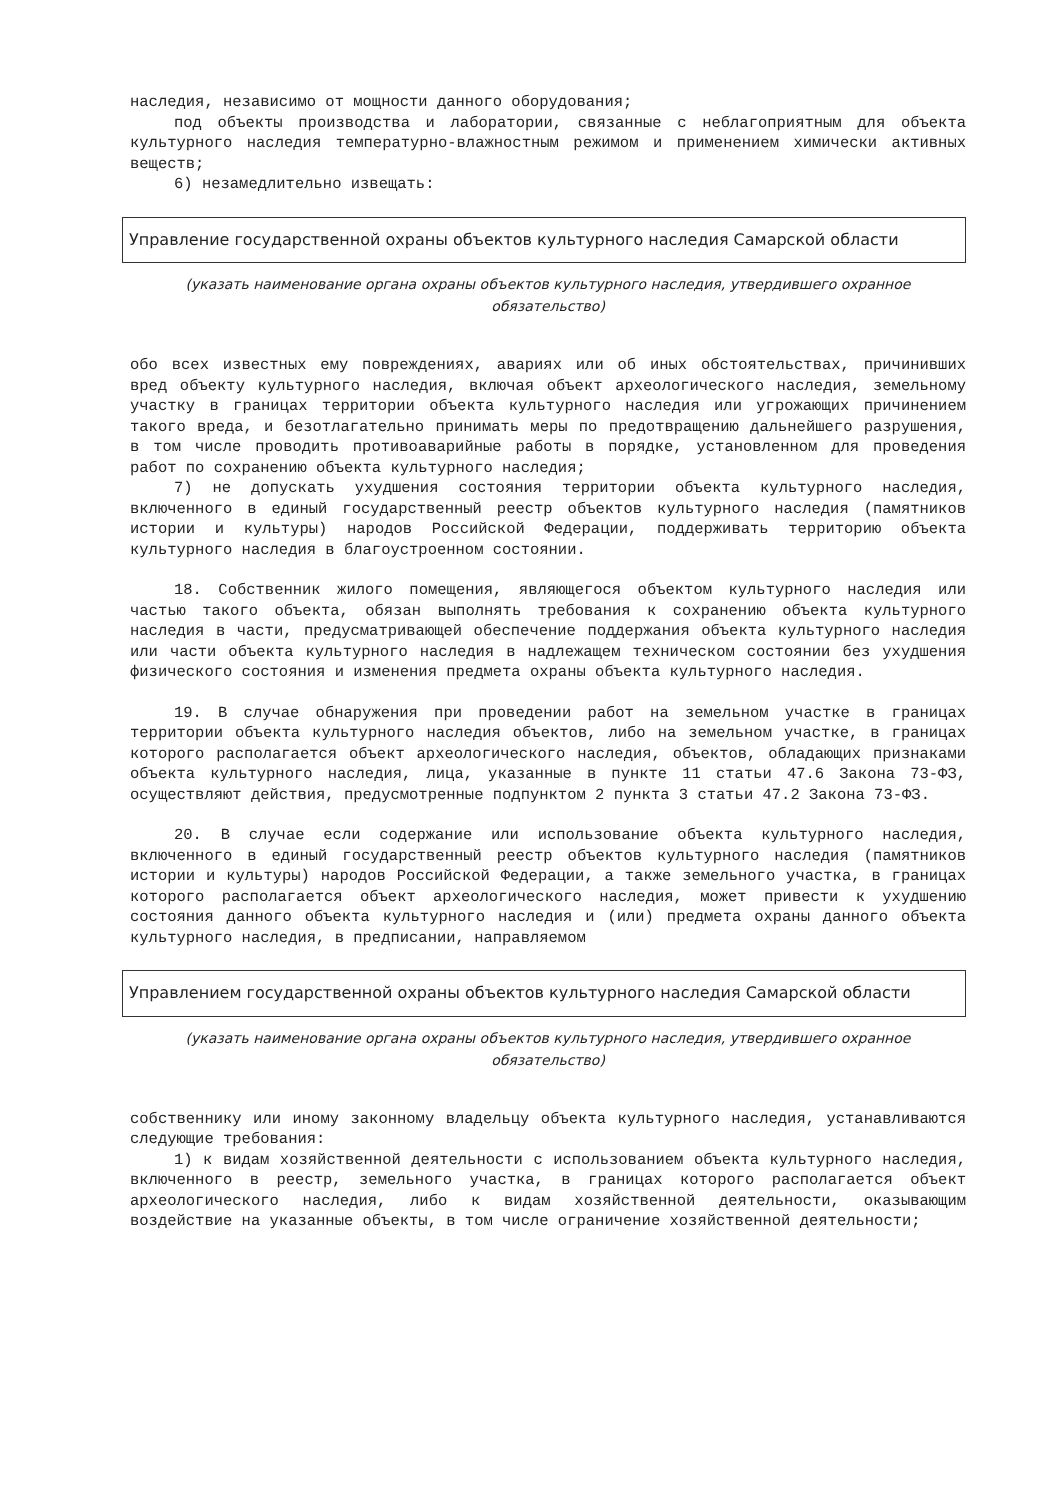наследия, независимо от мощности данного оборудования;
под объекты производства и лаборатории, связанные с неблагоприятным для объекта культурного наследия температурно-влажностным режимом и применением химически активных веществ;
6) незамедлительно извещать:
Управление государственной охраны объектов культурного наследия Самарской области
(указать наименование органа охраны объектов культурного наследия, утвердившего охранное обязательство)
обо всех известных ему повреждениях, авариях или об иных обстоятельствах, причинивших вред объекту культурного наследия, включая объект археологического наследия, земельному участку в границах территории объекта культурного наследия или угрожающих причинением такого вреда, и безотлагательно принимать меры по предотвращению дальнейшего разрушения, в том числе проводить противоаварийные работы в порядке, установленном для проведения работ по сохранению объекта культурного наследия;
7) не допускать ухудшения состояния территории объекта культурного наследия, включенного в единый государственный реестр объектов культурного наследия (памятников истории и культуры) народов Российской Федерации, поддерживать территорию объекта культурного наследия в благоустроенном состоянии.
18. Собственник жилого помещения, являющегося объектом культурного наследия или частью такого объекта, обязан выполнять требования к сохранению объекта культурного наследия в части, предусматривающей обеспечение поддержания объекта культурного наследия или части объекта культурного наследия в надлежащем техническом состоянии без ухудшения физического состояния и изменения предмета охраны объекта культурного наследия.
19. В случае обнаружения при проведении работ на земельном участке в границах территории объекта культурного наследия объектов, либо на земельном участке, в границах которого располагается объект археологического наследия, объектов, обладающих признаками объекта культурного наследия, лица, указанные в пункте 11 статьи 47.6 Закона 73-ФЗ, осуществляют действия, предусмотренные подпунктом 2 пункта 3 статьи 47.2 Закона 73-ФЗ.
20. В случае если содержание или использование объекта культурного наследия, включенного в единый государственный реестр объектов культурного наследия (памятников истории и культуры) народов Российской Федерации, а также земельного участка, в границах которого располагается объект археологического наследия, может привести к ухудшению состояния данного объекта культурного наследия и (или) предмета охраны данного объекта культурного наследия, в предписании, направляемом
Управлением государственной охраны объектов культурного наследия Самарской области
(указать наименование органа охраны объектов культурного наследия, утвердившего охранное обязательство)
собственнику или иному законному владельцу объекта культурного наследия, устанавливаются следующие требования:
1) к видам хозяйственной деятельности с использованием объекта культурного наследия, включенного в реестр, земельного участка, в границах которого располагается объект археологического наследия, либо к видам хозяйственной деятельности, оказывающим воздействие на указанные объекты, в том числе ограничение хозяйственной деятельности;